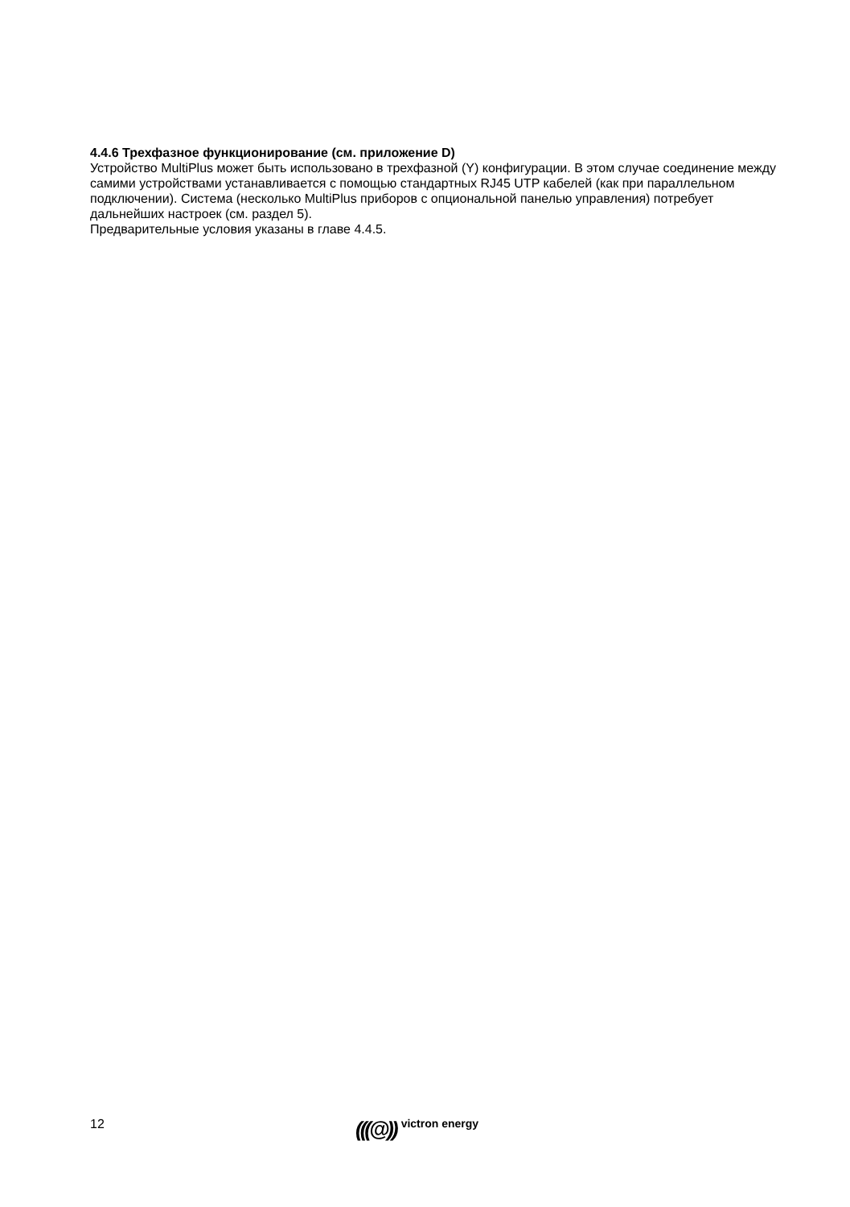4.4.6 Трехфазное функционирование (см. приложение D)
Устройство MultiPlus может быть использовано в трехфазной (Y) конфигурации. В этом случае соединение между самими устройствами устанавливается с помощью стандартных RJ45 UTP кабелей (как при параллельном подключении). Система (несколько MultiPlus приборов с опциональной панелью управления) потребует дальнейших настроек (см. раздел 5).
Предварительные условия указаны в главе 4.4.5.
12
(((@)) victron energy